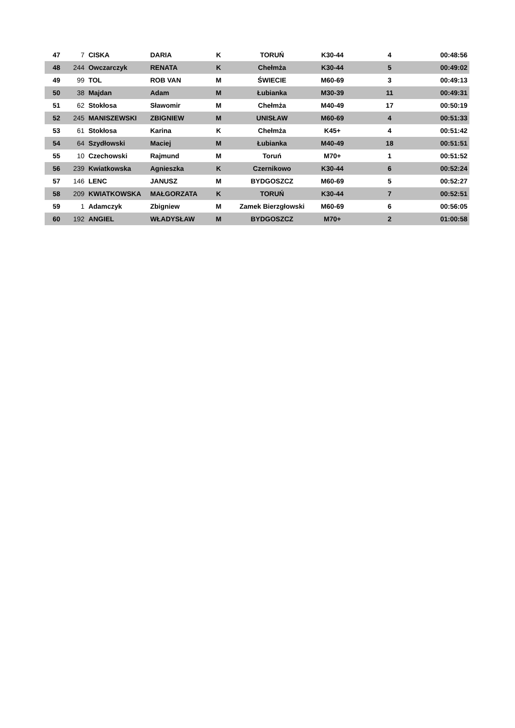| 47 | 7 | CISKA | DARIA | K | TORUŃ | K30-44 | 4 | 00:48:56 |
| 48 | 244 | Owczarczyk | RENATA | K | Chełmża | K30-44 | 5 | 00:49:02 |
| 49 | 99 | TOL | ROB VAN | M | ŚWIECIE | M60-69 | 3 | 00:49:13 |
| 50 | 38 | Majdan | Adam | M | Łubianka | M30-39 | 11 | 00:49:31 |
| 51 | 62 | Stokłosa | Sławomir | M | Chełmża | M40-49 | 17 | 00:50:19 |
| 52 | 245 | MANISZEWSKI | ZBIGNIEW | M | UNISŁAW | M60-69 | 4 | 00:51:33 |
| 53 | 61 | Stokłosa | Karina | K | Chełmża | K45+ | 4 | 00:51:42 |
| 54 | 64 | Szydłowski | Maciej | M | Łubianka | M40-49 | 18 | 00:51:51 |
| 55 | 10 | Czechowski | Rajmund | M | Toruń | M70+ | 1 | 00:51:52 |
| 56 | 239 | Kwiatkowska | Agnieszka | K | Czernikowo | K30-44 | 6 | 00:52:24 |
| 57 | 146 | LENC | JANUSZ | M | BYDGOSZCZ | M60-69 | 5 | 00:52:27 |
| 58 | 209 | KWIATKOWSKA | MAŁGORZATA | K | TORUŃ | K30-44 | 7 | 00:52:51 |
| 59 | 1 | Adamczyk | Zbigniew | M | Zamek Bierzgłowski | M60-69 | 6 | 00:56:05 |
| 60 | 192 | ANGIEL | WŁADYSŁAW | M | BYDGOSZCZ | M70+ | 2 | 01:00:58 |